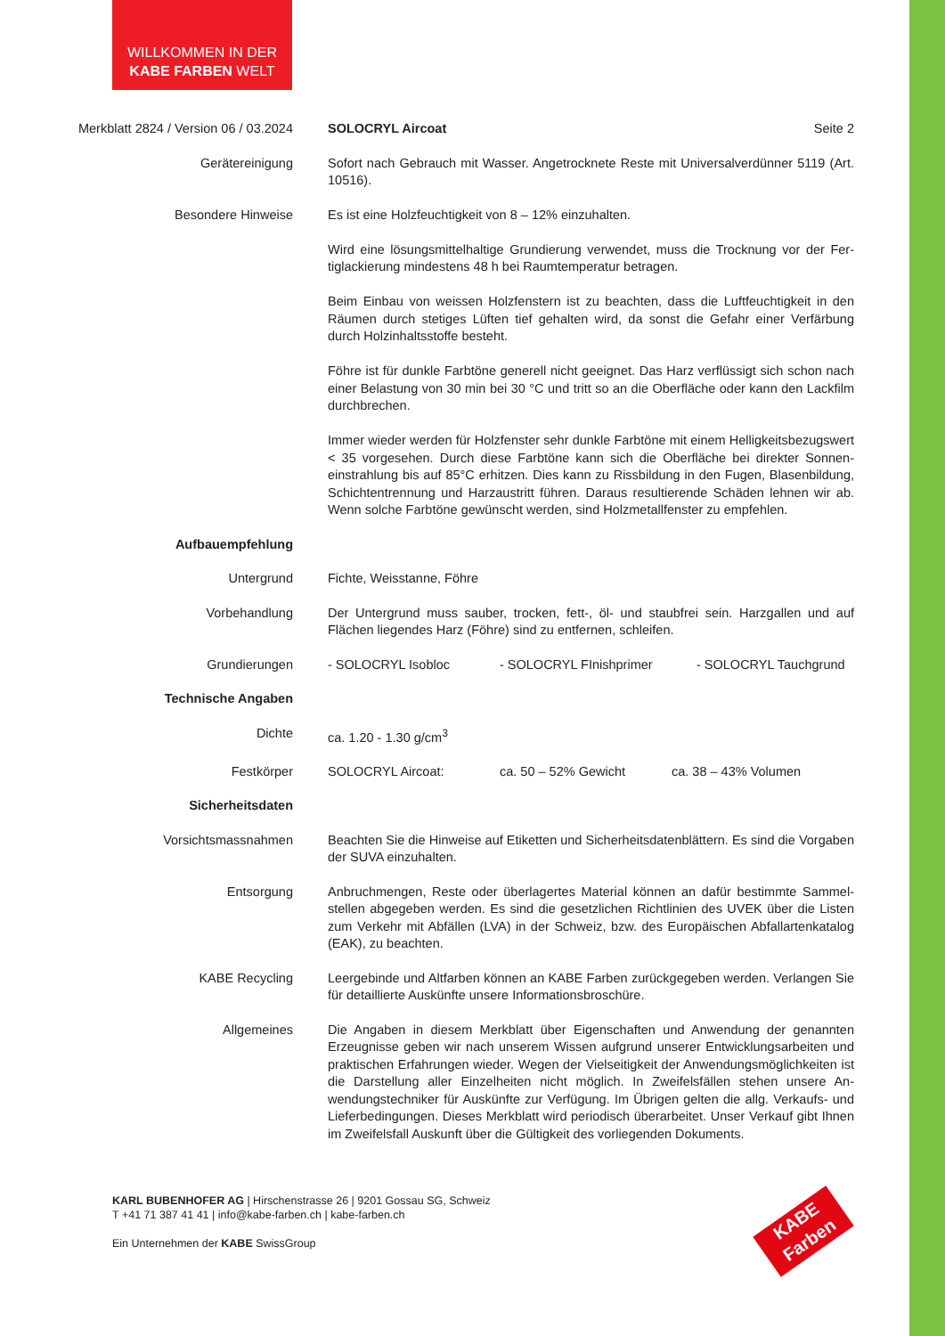WILLKOMMEN IN DER
KABE FARBEN WELT
Merkblatt 2824 / Version 06 / 03.2024 SOLOCRYL Aircoat Seite 2
Geräte­reinigung Sofort nach Gebrauch mit Wasser. Angetrocknete Reste mit Universalverdünner 5119 (Art. 10516).
Besondere Hinweise Es ist eine Holzfeuchtigkeit von 8 – 12% einzuhalten.
Wird eine lösungsmittelhaltige Grundierung verwendet, muss die Trocknung vor der Fer­tiglackierung mindestens 48 h bei Raumtemperatur betragen.
Beim Einbau von weissen Holzfenstern ist zu beachten, dass die Luftfeuchtigkeit in den Räumen durch stetiges Lüften tief gehalten wird, da sonst die Gefahr einer Verfärbung durch Holzinhaltsstoffe besteht.
Föhre ist für dunkle Farbtöne generell nicht geeignet. Das Harz verflüssigt sich schon nach einer Belastung von 30 min bei 30 °C und tritt so an die Oberfläche oder kann den Lackfilm durchbrechen.
Immer wieder werden für Holzfenster sehr dunkle Farbtöne mit einem Helligkeitsbezugs­wert < 35 vorgesehen. Durch diese Farbtöne kann sich die Oberfläche bei direkter Sonnen­einstrahlung bis auf 85°C erhitzen. Dies kann zu Rissbildung in den Fugen, Blasenbildung, Schichtentrennung und Harzaustritt führen. Daraus resultierende Schäden lehnen wir ab. Wenn solche Farbtöne gewünscht werden, sind Holzmetallfenster zu empfehlen.
Aufbauempfehlung
Untergrund Fichte, Weisstanne, Föhre
Vorbehandlung Der Untergrund muss sauber, trocken, fett-, öl- und staubfrei sein. Harzgallen und auf Flächen liegendes Harz (Föhre) sind zu entfernen, schleifen.
Grundierungen - SOLOCRYL Isobloc - SOLOCRYL FInishprimer - SOLOCRYL Tauchgrund
Technische Angaben
Dichte ca. 1.20 - 1.30 g/cm<sup>3</sup>
Festkörper SOLOCRYL Aircoat: ca. 50 – 52% Gewicht ca. 38 – 43% Volumen
Sicherheitsdaten
Vorsichtsmassnahmen Beachten Sie die Hinweise auf Etiketten und Sicherheitsdatenblättern. Es sind die Vorgaben der SUVA einzuhalten.
Entsorgung Anbruchmengen, Reste oder überlagertes Material können an dafür bestimmte Sammel­stellen abgegeben werden. Es sind die gesetzlichen Richtlinien des UVEK über die Listen zum Verkehr mit Abfällen (LVA) in der Schweiz, bzw. des Europäischen Abfallartenkatalog (EAK), zu beachten.
KABE Recycling Leergebinde und Altfarben können an KABE Farben zurückgegeben werden. Verlangen Sie für detaillierte Auskünfte unsere Informationsbroschüre.
Allgemeines Die Angaben in diesem Merkblatt über Eigenschaften und Anwendung der genannten Erzeugnisse geben wir nach unserem Wissen aufgrund unserer Entwicklungsarbeiten und praktischen Erfahrungen wieder. Wegen der Vielseitigkeit der Anwendungsmöglichkeiten ist die Darstellung aller Einzelheiten nicht möglich. In Zweifelsfällen stehen unsere An­wendungstechniker für Auskünfte zur Verfügung. Im Übrigen gelten die allg. Verkaufs- und Lieferbedingungen. Dieses Merkblatt wird periodisch überarbeitet. Unser Verkauf gibt Ih­nen im Zweifelsfall Auskunft über die Gültigkeit des vorliegenden Dokuments.
KARL BUBENHOFER AG | Hirschenstrasse 26 | 9201 Gossau SG, Schweiz
T +41 71 387 41 41 | info@kabe-farben.ch | kabe-farben.ch
Ein Unternehmen der KABE SwissGroup
KABE
Farben